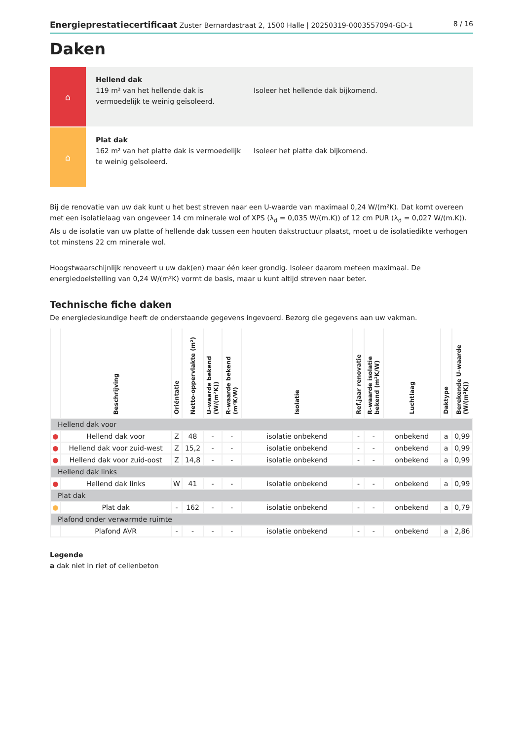Energieprestatiecertificaat Zuster Bernardastraat 2, 1500 Halle | 20250319-0003557094-GD-1
8 / 16
Daken
⌂
Hellend dak
119 m² van het hellende dak is vermoedelijk te weinig geïsoleerd.
Isoleer het hellende dak bijkomend.
⌂
Plat dak
162 m² van het platte dak is vermoedelijk te weinig geïsoleerd.
Isoleer het platte dak bijkomend.
Bij de renovatie van uw dak kunt u het best streven naar een U-waarde van maximaal 0,24 W/(m²K). Dat komt overeen met een isolatielaag van ongeveer 14 cm minerale wol of XPS (λ<sub>d</sub> = 0,035 W/(m.K)) of 12 cm PUR (λ<sub>d</sub> = 0,027 W/(m.K)). Als u de isolatie van uw platte of hellende dak tussen een houten dakstructuur plaatst, moet u de isolatiedikte verhogen tot minstens 22 cm minerale wol.
Hoogstwaarschijnlijk renoveert u uw dak(en) maar één keer grondig. Isoleer daarom meteen maximaal. De energiedoelstelling van 0,24 W/(m²K) vormt de basis, maar u kunt altijd streven naar beter.
Technische fiche daken
De energiedeskundige heeft de onderstaande gegevens ingevoerd. Bezorg die gegevens aan uw vakman.
| | Beschrijving | Oriëntatie | Netto-oppervlakte (m²) | U-waarde bekend (W/(m²K)) | R-waarde bekend (m²K/W) | Isolatie | Ref.jaar renovatie | R-waarde isolatie bekend (m²K/W) | Luchtlaag | Daktype | Berekende U-waarde (W/(m²K)) |
| --- | --- | --- | --- | --- | --- | --- | --- | --- | --- | --- | --- |
| Hellend dak voor | | | | | | | | | | | |
| ● | Hellend dak voor | Z | 48 | - | - | isolatie onbekend | - | - | onbekend | a | 0,99 |
| ● | Hellend dak voor zuid-west | Z | 15,2 | - | - | isolatie onbekend | - | - | onbekend | a | 0,99 |
| ● | Hellend dak voor zuid-oost | Z | 14,8 | - | - | isolatie onbekend | - | - | onbekend | a | 0,99 |
| Hellend dak links | | | | | | | | | | | |
| ● | Hellend dak links | W | 41 | - | - | isolatie onbekend | - | - | onbekend | a | 0,99 |
| Plat dak | | | | | | | | | | | |
| ● | Plat dak | - | 162 | - | - | isolatie onbekend | - | - | onbekend | a | 0,79 |
| Plafond onder verwarmde ruimte | | | | | | | | | | | |
| | Plafond AVR | - | - | - | - | isolatie onbekend | - | - | onbekend | a | 2,86 |
Legende
a dak niet in riet of cellenbeton